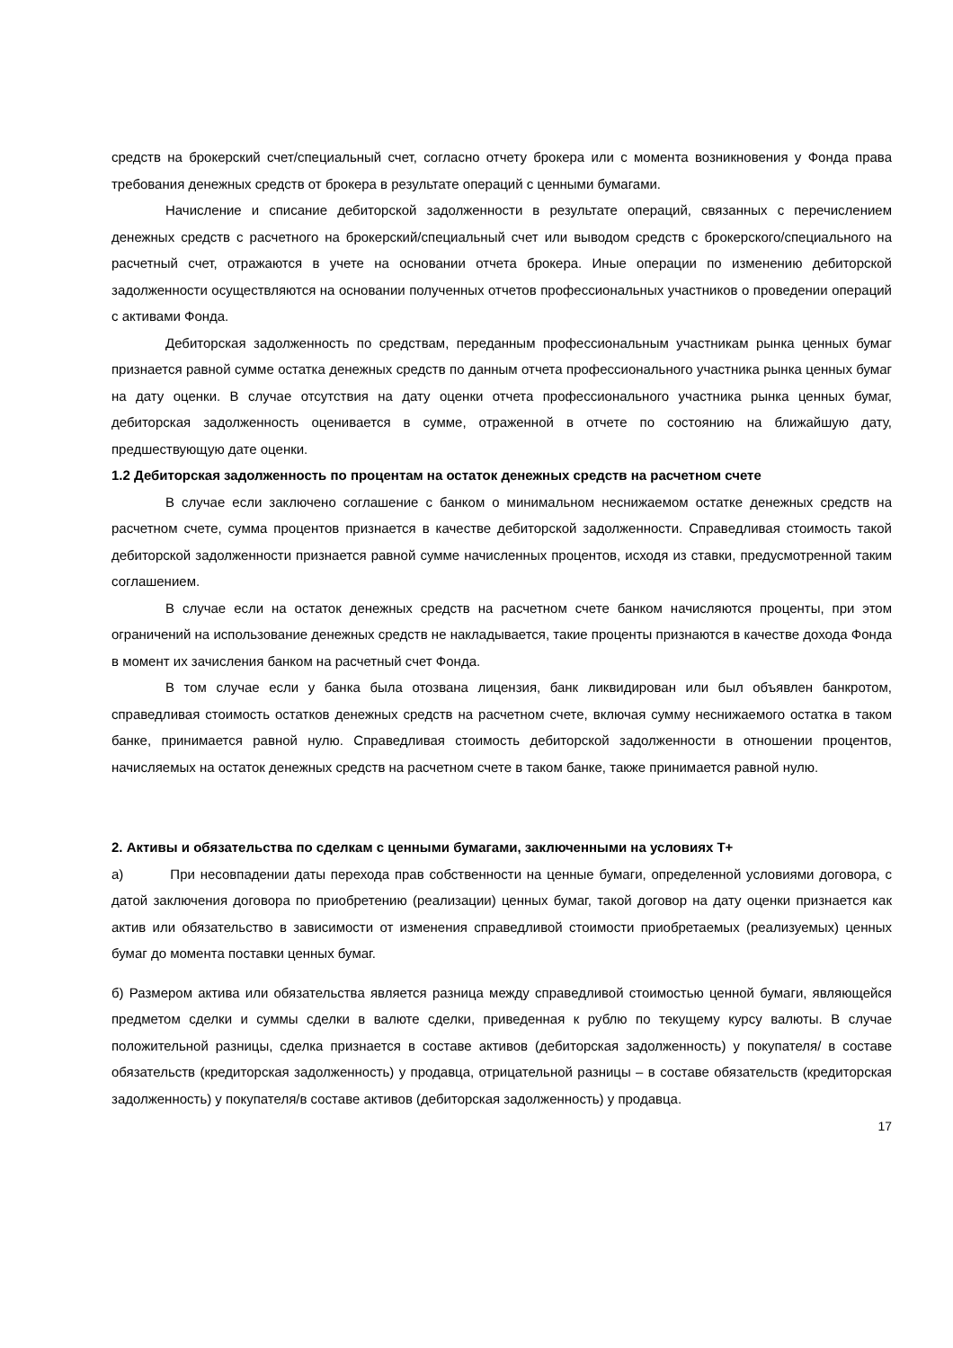средств на брокерский счет/специальный счет, согласно отчету брокера или с момента возникновения у Фонда права требования денежных средств от брокера в результате операций с ценными бумагами.
Начисление и списание дебиторской задолженности в результате операций, связанных с перечислением денежных средств с расчетного на брокерский/специальный счет или выводом средств с брокерского/специального на расчетный счет, отражаются в учете на основании отчета брокера. Иные операции по изменению дебиторской задолженности осуществляются на основании полученных отчетов профессиональных участников о проведении операций с активами Фонда.
Дебиторская задолженность по средствам, переданным профессиональным участникам рынка ценных бумаг признается равной сумме остатка денежных средств по данным отчета профессионального участника рынка ценных бумаг на дату оценки. В случае отсутствия на дату оценки отчета профессионального участника рынка ценных бумаг, дебиторская задолженность оценивается в сумме, отраженной в отчете по состоянию на ближайшую дату, предшествующую дате оценки.
1.2 Дебиторская задолженность по процентам на остаток денежных средств на расчетном счете
В случае если заключено соглашение с банком о минимальном неснижаемом остатке денежных средств на расчетном счете, сумма процентов признается в качестве дебиторской задолженности. Справедливая стоимость такой дебиторской задолженности признается равной сумме начисленных процентов, исходя из ставки, предусмотренной таким соглашением.
В случае если на остаток денежных средств на расчетном счете банком начисляются проценты, при этом ограничений на использование денежных средств не накладывается, такие проценты признаются в качестве дохода Фонда в момент их зачисления банком на расчетный счет Фонда.
В том случае если у банка была отозвана лицензия, банк ликвидирован или был объявлен банкротом, справедливая стоимость остатков денежных средств на расчетном счете, включая сумму неснижаемого остатка в таком банке, принимается равной нулю. Справедливая стоимость дебиторской задолженности в отношении процентов, начисляемых на остаток денежных средств на расчетном счете в таком банке, также принимается равной нулю.
2. Активы и обязательства по сделкам с ценными бумагами, заключенными на условиях Т+
а) При несовпадении даты перехода прав собственности на ценные бумаги, определенной условиями договора, с датой заключения договора по приобретению (реализации) ценных бумаг, такой договор на дату оценки признается как актив или обязательство в зависимости от изменения справедливой стоимости приобретаемых (реализуемых) ценных бумаг до момента поставки ценных бумаг.
б) Размером актива или обязательства является разница между справедливой стоимостью ценной бумаги, являющейся предметом сделки и суммы сделки в валюте сделки, приведенная к рублю по текущему курсу валюты. В случае положительной разницы, сделка признается в составе активов (дебиторская задолженность) у покупателя/ в составе обязательств (кредиторская задолженность) у продавца, отрицательной разницы – в составе обязательств (кредиторская задолженность) у покупателя/в составе активов (дебиторская задолженность) у продавца.
17